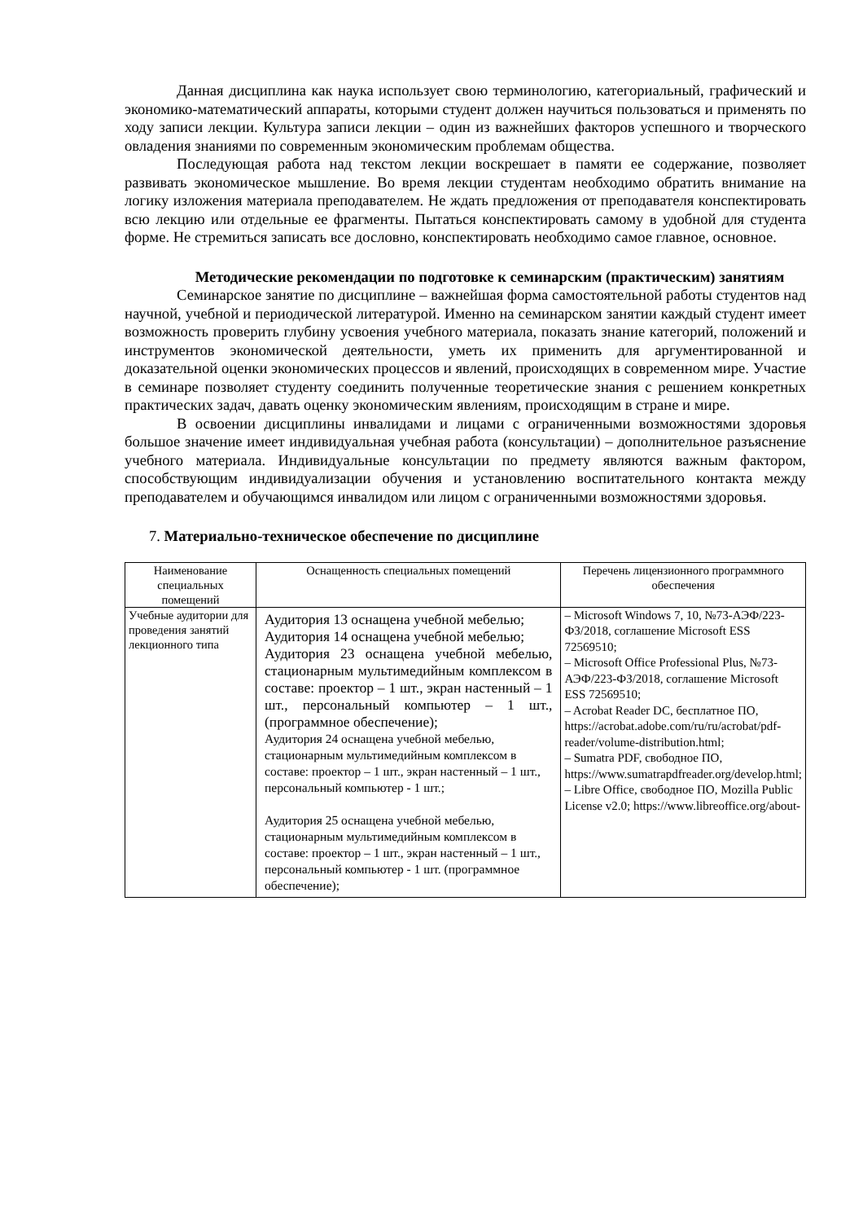Данная дисциплина как наука использует свою терминологию, категориальный, графический и экономико-математический аппараты, которыми студент должен научиться пользоваться и применять по ходу записи лекции. Культура записи лекции – один из важнейших факторов успешного и творческого овладения знаниями по современным экономическим проблемам общества.
Последующая работа над текстом лекции воскрешает в памяти ее содержание, позволяет развивать экономическое мышление. Во время лекции студентам необходимо обратить внимание на логику изложения материала преподавателем. Не ждать предложения от преподавателя конспектировать всю лекцию или отдельные ее фрагменты. Пытаться конспектировать самому в удобной для студента форме. Не стремиться записать все дословно, конспектировать необходимо самое главное, основное.
Методические рекомендации по подготовке к семинарским (практическим) занятиям
Семинарское занятие по дисциплине – важнейшая форма самостоятельной работы студентов над научной, учебной и периодической литературой. Именно на семинарском занятии каждый студент имеет возможность проверить глубину усвоения учебного материала, показать знание категорий, положений и инструментов экономической деятельности, уметь их применить для аргументированной и доказательной оценки экономических процессов и явлений, происходящих в современном мире. Участие в семинаре позволяет студенту соединить полученные теоретические знания с решением конкретных практических задач, давать оценку экономическим явлениям, происходящим в стране и мире.
В освоении дисциплины инвалидами и лицами с ограниченными возможностями здоровья большое значение имеет индивидуальная учебная работа (консультации) – дополнительное разъяснение учебного материала. Индивидуальные консультации по предмету являются важным фактором, способствующим индивидуализации обучения и установлению воспитательного контакта между преподавателем и обучающимся инвалидом или лицом с ограниченными возможностями здоровья.
7. Материально-техническое обеспечение по дисциплине
| Наименование специальных помещений | Оснащенность специальных помещений | Перечень лицензионного программного обеспечения |
| --- | --- | --- |
| Учебные аудитории для проведения занятий лекционного типа | Аудитория 13 оснащена учебной мебелью; Аудитория 14 оснащена учебной мебелью; Аудитория 23 оснащена учебной мебелью, стационарным мультимедийным комплексом в составе: проектор – 1 шт., экран настенный – 1 шт., персональный компьютер – 1 шт., (программное обеспечение); Аудитория 24 оснащена учебной мебелью, стационарным мультимедийным комплексом в составе: проектор – 1 шт., экран настенный – 1 шт., персональный компьютер - 1 шт.; Аудитория 25 оснащена учебной мебелью, стационарным мультимедийным комплексом в составе: проектор – 1 шт., экран настенный – 1 шт., персональный компьютер - 1 шт. (программное обеспечение); | – Microsoft Windows 7, 10, №73-АЭФ/223-ФЗ/2018, соглашение Microsoft ESS 72569510; – Microsoft Office Professional Plus, №73-АЭФ/223-ФЗ/2018, соглашение Microsoft ESS 72569510; – Acrobat Reader DC, бесплатное ПО, https://acrobat.adobe.com/ru/ru/acrobat/pdf-reader/volume-distribution.html; – Sumatra PDF, свободное ПО, https://www.sumatrapdfreader.org/develop.html; – Libre Office, свободное ПО, Mozilla Public License v2.0; https://www.libreoffice.org/about- |